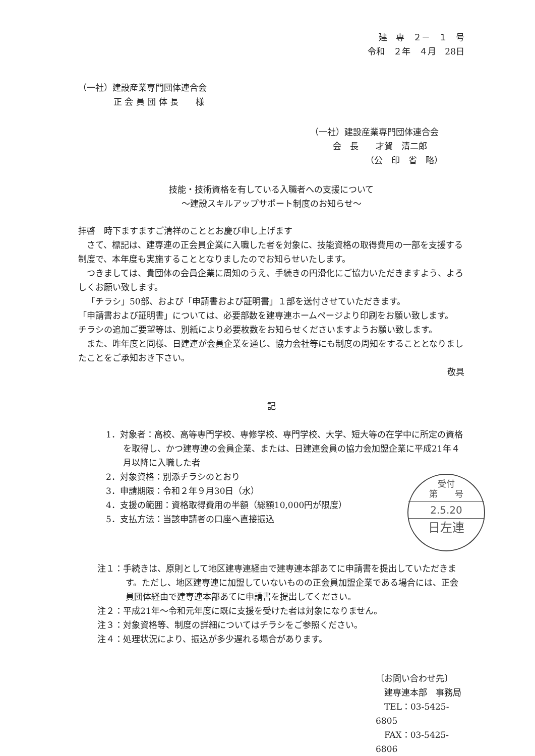建　専　２－　１　号
令和　２年　４月　28日
（一社）建設産業専門団体連合会
正 会 員 団 体 長　　様
（一社）建設産業専門団体連合会
会　長　　才賀　清二郎
（公　印　省　略）
技能・技術資格を有している入職者への支援について
～建設スキルアップサポート制度のお知らせ～
拝啓　時下ますますご清祥のこととお慶び申し上げます
さて、標記は、建専連の正会員企業に入職した者を対象に、技能資格の取得費用の一部を支援する制度で、本年度も実施することとなりましたのでお知らせいたします。
つきましては、貴団体の会員企業に周知のうえ、手続きの円滑化にご協力いただきますよう、よろしくお願い致します。
「チラシ」50部、および「申請書および証明書」１部を送付させていただきます。
「申請書および証明書」については、必要部数を建専連ホームページより印刷をお願い致します。
チラシの追加ご要望等は、別紙により必要枚数をお知らせくださいますようお願い致します。
また、昨年度と同様、日建連が会員企業を通じ、協力会社等にも制度の周知をすることとなりましたことをご承知おき下さい。
敬具
記
1．対象者：高校、高等専門学校、専修学校、専門学校、大学、短大等の在学中に所定の資格を取得し、かつ建専連の会員企業、または、日建連会員の協力会加盟企業に平成21年４月以降に入職した者
2．対象資格：別添チラシのとおり
3．申請期限：令和２年９月30日（水）
4．支援の範囲：資格取得費用の半額（総額10,000円が限度）
5．支払方法：当該申請者の口座へ直接振込
受付
第　　号
2.5.20
日左連
注１：手続きは、原則として地区建専連経由で建専連本部あてに申請書を提出していただきます。ただし、地区建専連に加盟していないものの正会員加盟企業である場合には、正会員団体経由で建専連本部あてに申請書を提出してください。
注２：平成21年～令和元年度に既に支援を受けた者は対象になりません。
注３：対象資格等、制度の詳細についてはチラシをご参照ください。
注４：処理状況により、振込が多少遅れる場合があります。
〔お問い合わせ先〕
　建専連本部　事務局
　TEL：03-5425-6805
　FAX：03-5425-6806